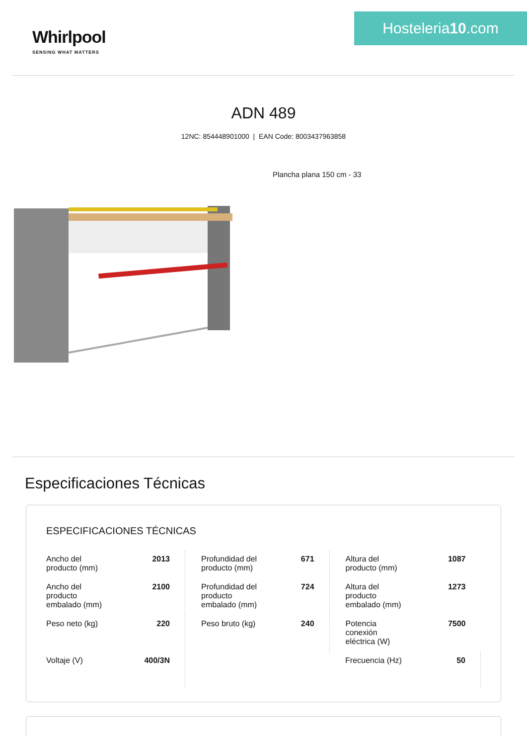Whirlpool
SENSING WHAT MATTERS
Hosteleria10.com
ADN 489
12NC: 854448901000 | EAN Code: 8003437963858
Plancha plana 150 cm - 33
Especificaciones Técnicas
ESPECIFICACIONES TÉCNICAS
| Ancho del producto (mm) | 2013 | Profundidad del producto (mm) | 671 | Altura del producto (mm) | 1087 |
| Ancho del producto embalado (mm) | 2100 | Profundidad del producto embalado (mm) | 724 | Altura del producto embalado (mm) | 1273 |
| Peso neto (kg) | 220 | Peso bruto (kg) | 240 | Potencia conexión eléctrica (W) | 7500 |
| Voltaje (V) | 400/3N | | | Frecuencia (Hz) | 50 |